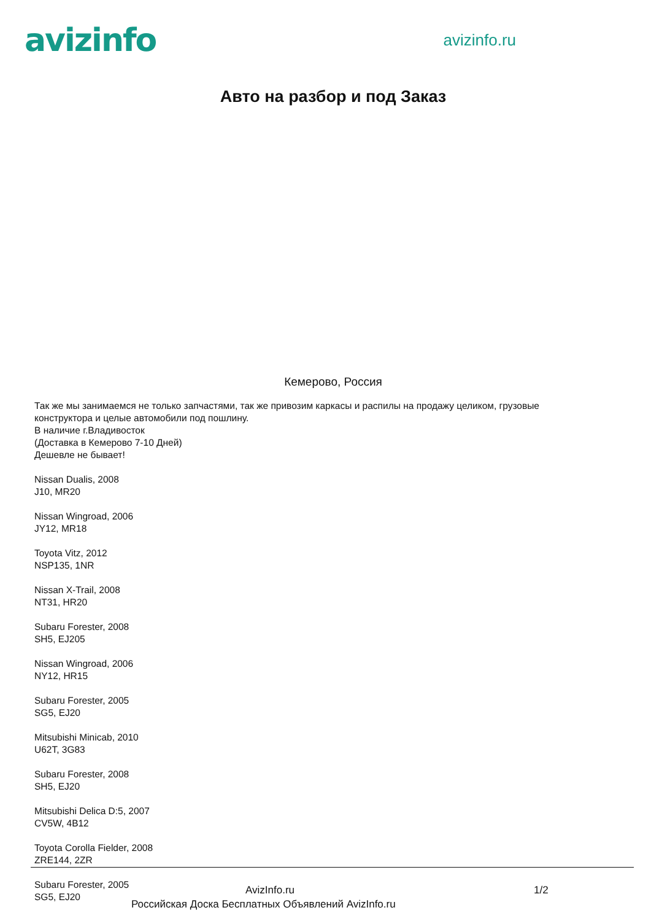avizinfo
avizinfo.ru
Авто на разбор и под Заказ
Кемерово, Россия
Так же мы занимаемся не только запчастями, так же привозим каркасы и распилы на продажу целиком, грузовые конструктора и целые автомобили под пошлину.
В наличие г.Владивосток
(Доставка в Кемерово 7-10 Дней)
Дешевле не бывает!
Nissan Dualis, 2008
J10, MR20
Nissan Wingroad, 2006
JY12, MR18
Toyota Vitz, 2012
NSP135, 1NR
Nissan X-Trail, 2008
NT31, HR20
Subaru Forester, 2008
SH5, EJ205
Nissan Wingroad, 2006
NY12, HR15
Subaru Forester, 2005
SG5, EJ20
Mitsubishi Minicab, 2010
U62T, 3G83
Subaru Forester, 2008
SH5, EJ20
Mitsubishi Delica D:5, 2007
CV5W, 4B12
Toyota Corolla Fielder, 2008
ZRE144, 2ZR
Subaru Forester, 2005
SG5, EJ20
AvizInfo.ru 1/2
Российская Доска Бесплатных Объявлений AvizInfo.ru